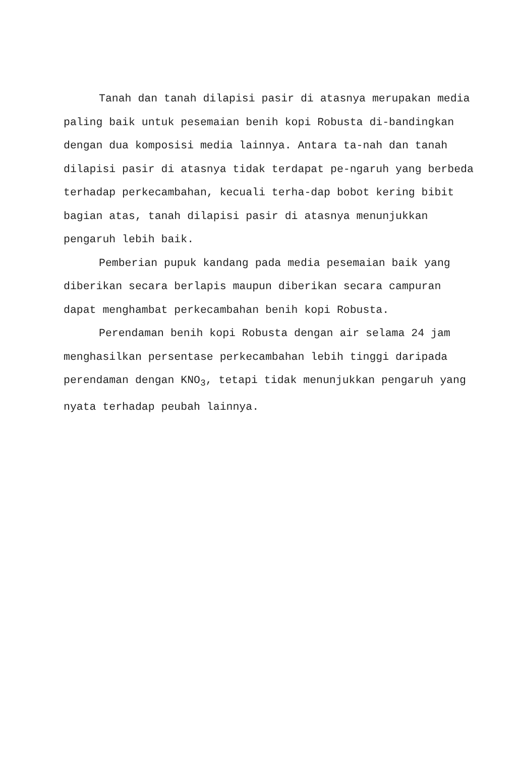Tanah dan tanah dilapisi pasir di atasnya merupakan media paling baik untuk pesemaian benih kopi Robusta di-bandingkan dengan dua komposisi media lainnya. Antara ta-nah dan tanah dilapisi pasir di atasnya tidak terdapat pe-ngaruh yang berbeda terhadap perkecambahan, kecuali terha-dap bobot kering bibit bagian atas, tanah dilapisi pasir di atasnya menunjukkan pengaruh lebih baik.
Pemberian pupuk kandang pada media pesemaian baik yang diberikan secara berlapis maupun diberikan secara campuran dapat menghambat perkecambahan benih kopi Robusta.
Perendaman benih kopi Robusta dengan air selama 24 jam menghasilkan persentase perkecambahan lebih tinggi daripada perendaman dengan KNO<sub>3</sub>, tetapi tidak menunjukkan pengaruh yang nyata terhadap peubah lainnya.